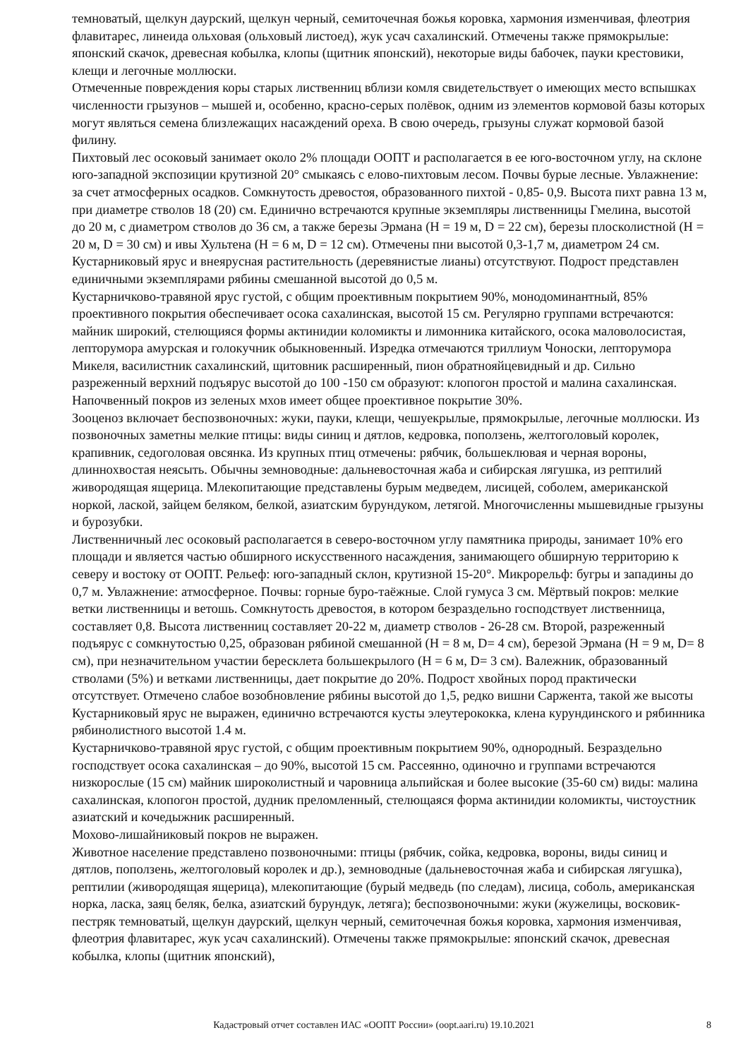темноватый, щелкун даурский, щелкун черный, семиточечная божья коровка, хармония изменчивая, флеотрия флавитарес, линеида ольховая (ольховый листоед), жук усач сахалинский. Отмечены также прямокрылые: японский скачок, древесная кобылка, клопы (щитник японский), некоторые виды бабочек, пауки крестовики, клещи и легочные моллюски.
Отмеченные повреждения коры старых лиственниц вблизи комля свидетельствует о имеющих место вспышках численности грызунов – мышей и, особенно, красно-серых полёвок, одним из элементов кормовой базы которых могут являться семена близлежащих насаждений ореха. В свою очередь, грызуны служат кормовой базой филину.
Пихтовый лес осоковый занимает около 2% площади ООПТ и располагается в ее юго-восточном углу, на склоне юго-западной экспозиции крутизной 20° смыкаясь с елово-пихтовым лесом. Почвы бурые лесные. Увлажнение: за счет атмосферных осадков. Сомкнутость древостоя, образованного пихтой - 0,85- 0,9. Высота пихт равна 13 м, при диаметре стволов 18 (20) см. Единично встречаются крупные экземпляры лиственницы Гмелина, высотой до 20 м, с диаметром стволов до 36 см, а также березы Эрмана (H = 19 м, D = 22 см), березы плосколистной (H = 20 м, D = 30 см) и ивы Хультена (H = 6 м, D = 12 см). Отмечены пни высотой 0,3-1,7 м, диаметром 24 см.
Кустарниковый ярус и внеярусная растительность (деревянистые лианы) отсутствуют. Подрост представлен единичными экземплярами рябины смешанной высотой до 0,5 м.
Кустарничково-травяной ярус густой, с общим проективным покрытием 90%, монодоминантный, 85% проективного покрытия обеспечивает осока сахалинская, высотой 15 см. Регулярно группами встречаются: майник широкий, стелющияся формы актинидии коломикты и лимонника китайского, осока маловолосистая, лепторумора амурская и голокучник обыкновенный. Изредка отмечаются триллиум Чоноски, лепторумора Микеля, василистник сахалинский, щитовник расширенный, пион обратнояйцевидный и др. Сильно разреженный верхний подъярус высотой до 100 -150 см образуют: клопогон простой и малина сахалинская.
Напочвенный покров из зеленых мхов имеет общее проективное покрытие 30%.
Зооценоз включает беспозвоночных: жуки, пауки, клещи, чешуекрылые, прямокрылые, легочные моллюски. Из позвоночных заметны мелкие птицы: виды синиц и дятлов, кедровка, поползень, желтоголовый королек, крапивник, седоголовая овсянка. Из крупных птиц отмечены: рябчик, большеклювая и черная вороны, длиннохвостая неясыть. Обычны земноводные: дальневосточная жаба и сибирская лягушка, из рептилий живородящая ящерица. Млекопитающие представлены бурым медведем, лисицей, соболем, американской норкой, лаской, зайцем беляком, белкой, азиатским бурундуком, летягой. Многочисленны мышевидные грызуны и бурозубки.
Лиственничный лес осоковый располагается в северо-восточном углу памятника природы, занимает 10% его площади и является частью обширного искусственного насаждения, занимающего обширную территорию к северу и востоку от ООПТ. Рельеф: юго-западный склон, крутизной 15-20°. Микрорельф: бугры и западины до 0,7 м. Увлажнение: атмосферное. Почвы: горные буро-таёжные. Слой гумуса 3 см. Мёртвый покров: мелкие ветки лиственницы и ветошь. Сомкнутость древостоя, в котором безраздельно господствует лиственница, составляет 0,8. Высота лиственниц составляет 20-22 м, диаметр стволов - 26-28 см. Второй, разреженный подъярус с сомкнутостью 0,25, образован рябиной смешанной (H = 8 м, D= 4 см), березой Эрмана (H = 9 м, D= 8 см), при незначительном участии бересклета большекрылого (H = 6 м, D= 3 см). Валежник, образованный стволами (5%) и ветками лиственницы, дает покрытие до 20%. Подрост хвойных пород практически отсутствует. Отмечено слабое возобновление рябины высотой до 1,5, редко вишни Саржента, такой же высоты Кустарниковый ярус не выражен, единично встречаются кусты элеутерококка, клена курундинского и рябинника рябинолистного высотой 1.4 м.
Кустарничково-травяной ярус густой, с общим проективным покрытием 90%, однородный. Безраздельно господствует осока сахалинская – до 90%, высотой 15 см. Рассеянно, одиночно и группами встречаются низкорослые (15 см) майник широколистный и чаровница альпийская и более высокие (35-60 см) виды: малина сахалинская, клопогон простой, дудник преломленный, стелющаяся форма актинидии коломикты, чистоустник азиатский и кочедыжник расширенный.
Мохово-лишайниковый покров не выражен.
Животное население представлено позвоночными: птицы (рябчик, сойка, кедровка, вороны, виды синиц и дятлов, поползень, желтоголовый королек и др.), земноводные (дальневосточная жаба и сибирская лягушка), рептилии (живородящая ящерица), млекопитающие (бурый медведь (по следам), лисица, соболь, американская норка, ласка, заяц беляк, белка, азиатский бурундук, летяга); беспозвоночными: жуки (жужелицы, восковик-пестряк темноватый, щелкун даурский, щелкун черный, семиточечная божья коровка, хармония изменчивая, флеотрия флавитарес, жук усач сахалинский). Отмечены также прямокрылые: японский скачок, древесная кобылка, клопы (щитник японский),
Кадастровый отчет составлен ИАС «ООПТ России» (oopt.aari.ru) 19.10.2021
8